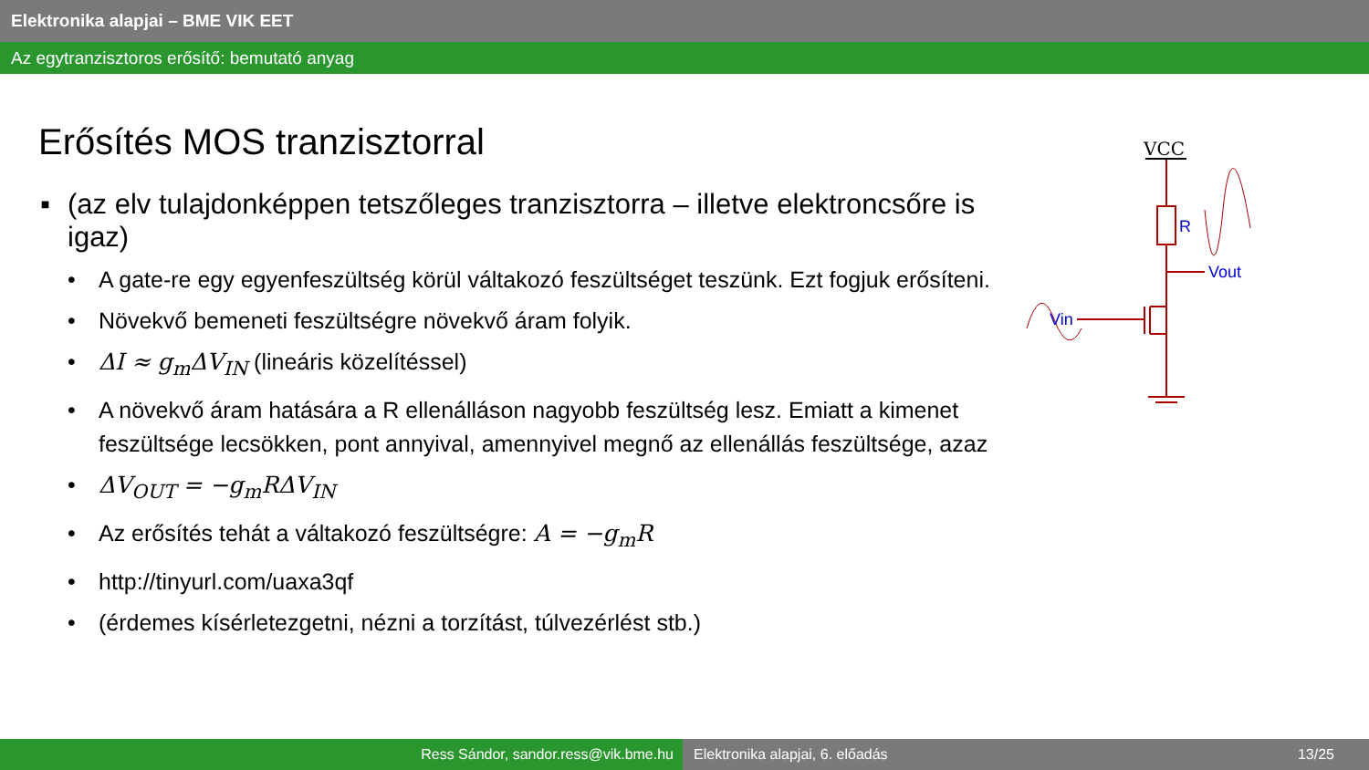Elektronika alapjai – BME VIK EET
Az egytranzisztoros erősítő: bemutató anyag
Erősítés MOS tranzisztorral
▪ (az elv tulajdonképpen tetszőleges tranzisztorra – illetve elektroncsőre is igaz)
• A gate-re egy egyenfeszültség körül váltakozó feszültséget teszünk. Ezt fogjuk erősíteni.
• Növekvő bemeneti feszültségre növekvő áram folyik.
• ΔI ≈ g<sub>m</sub>ΔV<sub>IN</sub> (lineáris közelítéssel)
• A növekvő áram hatására a R ellenálláson nagyobb feszültség lesz. Emiatt a kimenet feszültsége lecsökken, pont annyival, amennyivel megnő az ellenállás feszültsége, azaz
• ΔV<sub>OUT</sub> = −g<sub>m</sub>RΔV<sub>IN</sub>
• Az erősítés tehát a váltakozó feszültségre: A = −g<sub>m</sub>R
• http://tinyurl.com/uaxa3qf
• (érdemes kísérletezgetni, nézni a torzítást, túlvezérlést stb.)
VCC
R
Vout
Vin
Ress Sándor, sandor.ress@vik.bme.hu Elektronika alapjai, 6. előadás 13/25